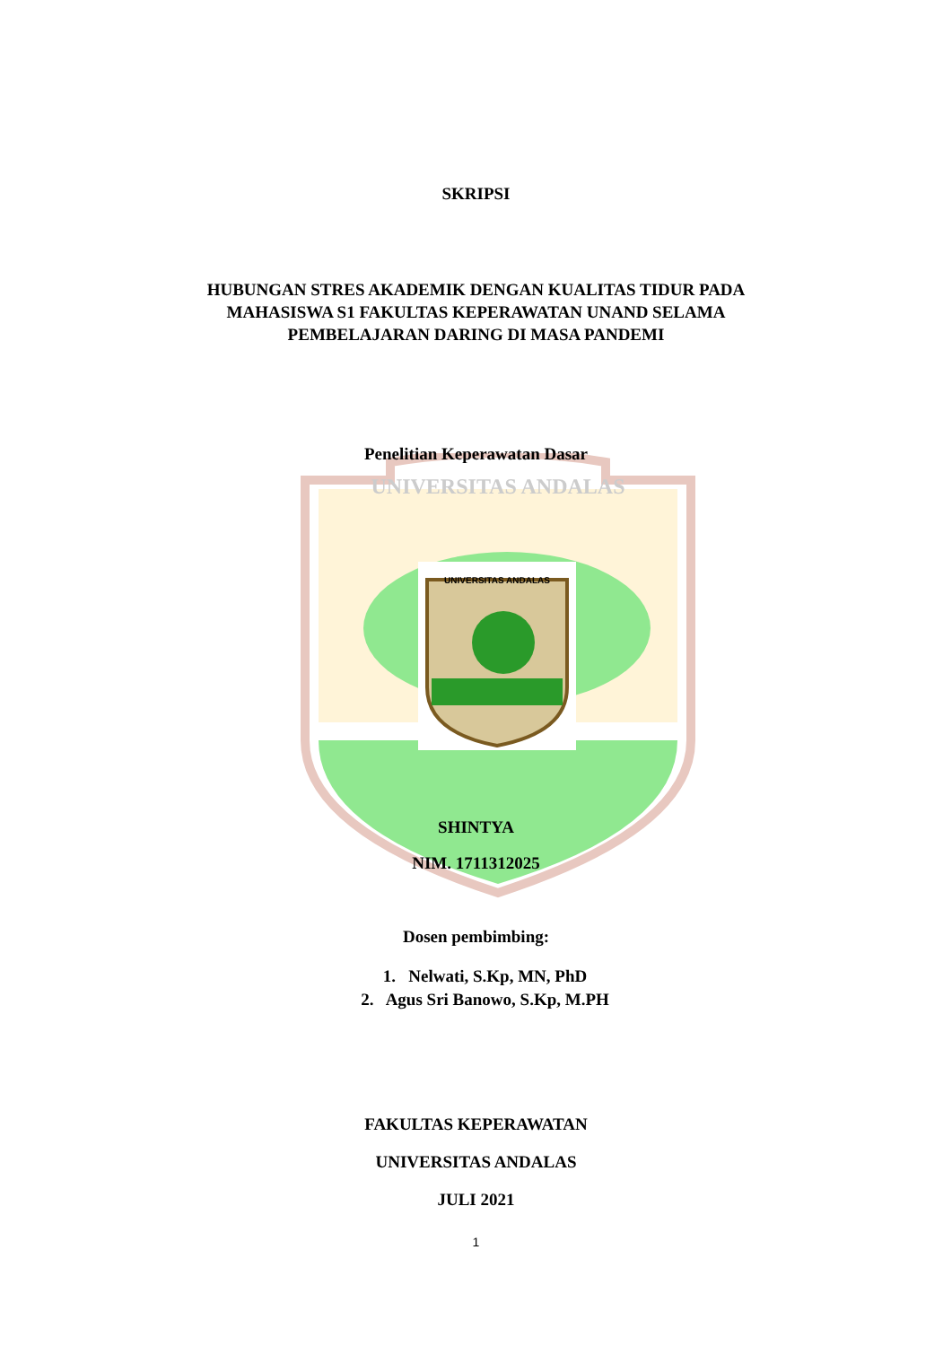UNIVERSITAS ANDALAS
UNIVERSITAS ANDALAS
SKRIPSI
HUBUNGAN STRES AKADEMIK DENGAN KUALITAS TIDUR PADA
MAHASISWA S1 FAKULTAS KEPERAWATAN UNAND SELAMA
PEMBELAJARAN DARING DI MASA PANDEMI
Penelitian Keperawatan Dasar
SHINTYA
NIM. 1711312025
Dosen pembimbing:
1. Nelwati, S.Kp, MN, PhD
2. Agus Sri Banowo, S.Kp, M.PH
FAKULTAS KEPERAWATAN
UNIVERSITAS ANDALAS
JULI 2021
1